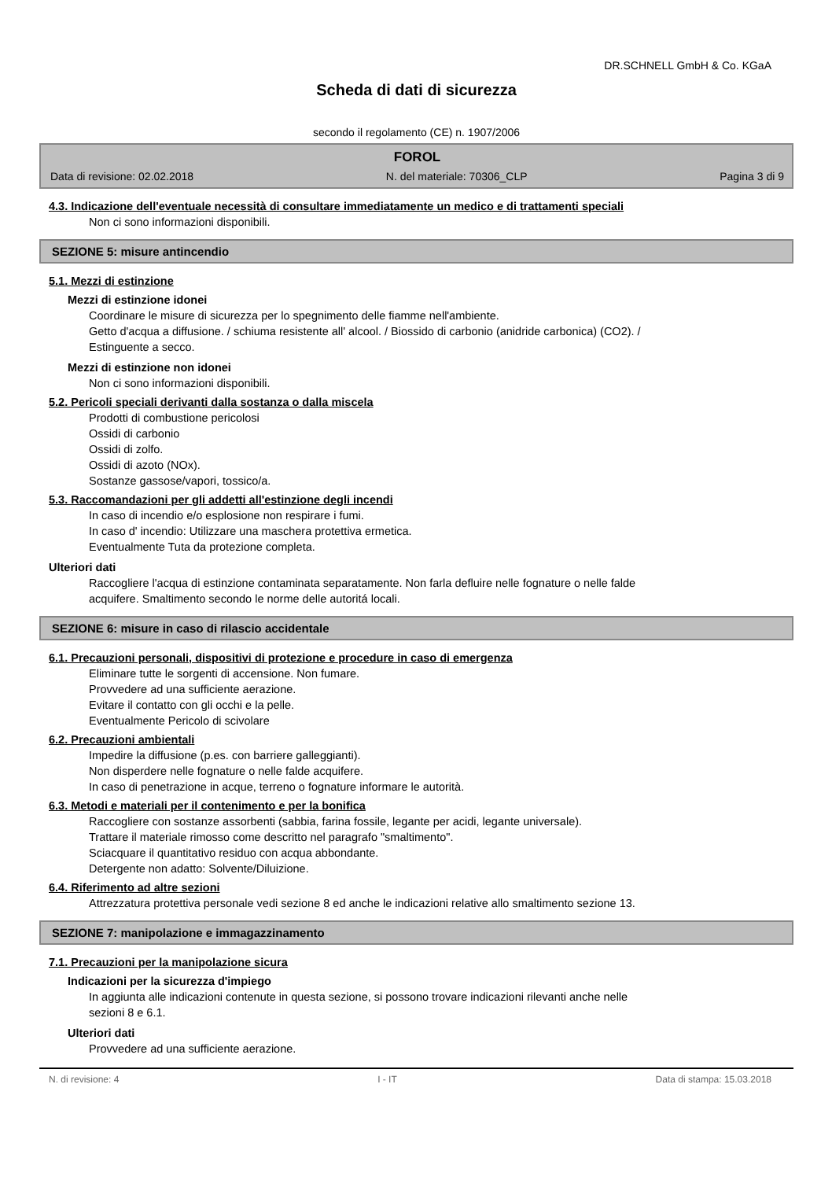DR.SCHNELL GmbH & Co. KGaA
Scheda di dati di sicurezza
secondo il regolamento (CE) n. 1907/2006
FOROL
Data di revisione: 02.02.2018 N. del materiale: 70306_CLP Pagina 3 di 9
4.3. Indicazione dell'eventuale necessità di consultare immediatamente un medico e di trattamenti speciali
Non ci sono informazioni disponibili.
SEZIONE 5: misure antincendio
5.1. Mezzi di estinzione
Mezzi di estinzione idonei
Coordinare le misure di sicurezza per lo spegnimento delle fiamme nell'ambiente.
Getto d'acqua a diffusione. / schiuma resistente all' alcool. / Biossido di carbonio (anidride carbonica) (CO2). /
Estinguente a secco.
Mezzi di estinzione non idonei
Non ci sono informazioni disponibili.
5.2. Pericoli speciali derivanti dalla sostanza o dalla miscela
Prodotti di combustione pericolosi
Ossidi di carbonio
Ossidi di zolfo.
Ossidi di azoto (NOx).
Sostanze gassose/vapori, tossico/a.
5.3. Raccomandazioni per gli addetti all'estinzione degli incendi
In caso di incendio e/o esplosione non respirare i fumi.
In caso d' incendio: Utilizzare una maschera protettiva ermetica.
Eventualmente Tuta da protezione completa.
Ulteriori dati
Raccogliere l'acqua di estinzione contaminata separatamente. Non farla defluire nelle fognature o nelle falde
acquifere. Smaltimento secondo le norme delle autoritá locali.
SEZIONE 6: misure in caso di rilascio accidentale
6.1. Precauzioni personali, dispositivi di protezione e procedure in caso di emergenza
Eliminare tutte le sorgenti di accensione. Non fumare.
Provvedere ad una sufficiente aerazione.
Evitare il contatto con gli occhi e la pelle.
Eventualmente Pericolo di scivolare
6.2. Precauzioni ambientali
Impedire la diffusione (p.es. con barriere galleggianti).
Non disperdere nelle fognature o nelle falde acquifere.
In caso di penetrazione in acque, terreno o fognature informare le autorità.
6.3. Metodi e materiali per il contenimento e per la bonifica
Raccogliere con sostanze assorbenti (sabbia, farina fossile, legante per acidi, legante universale).
Trattare il materiale rimosso come descritto nel paragrafo "smaltimento".
Sciacquare il quantitativo residuo con acqua abbondante.
Detergente non adatto: Solvente/Diluizione.
6.4. Riferimento ad altre sezioni
Attrezzatura protettiva personale vedi sezione 8 ed anche le indicazioni relative allo smaltimento sezione 13.
SEZIONE 7: manipolazione e immagazzinamento
7.1. Precauzioni per la manipolazione sicura
Indicazioni per la sicurezza d'impiego
In aggiunta alle indicazioni contenute in questa sezione, si possono trovare indicazioni rilevanti anche nelle
sezioni 8 e 6.1.
Ulteriori dati
Provvedere ad una sufficiente aerazione.
N. di revisione: 4 I - IT Data di stampa: 15.03.2018